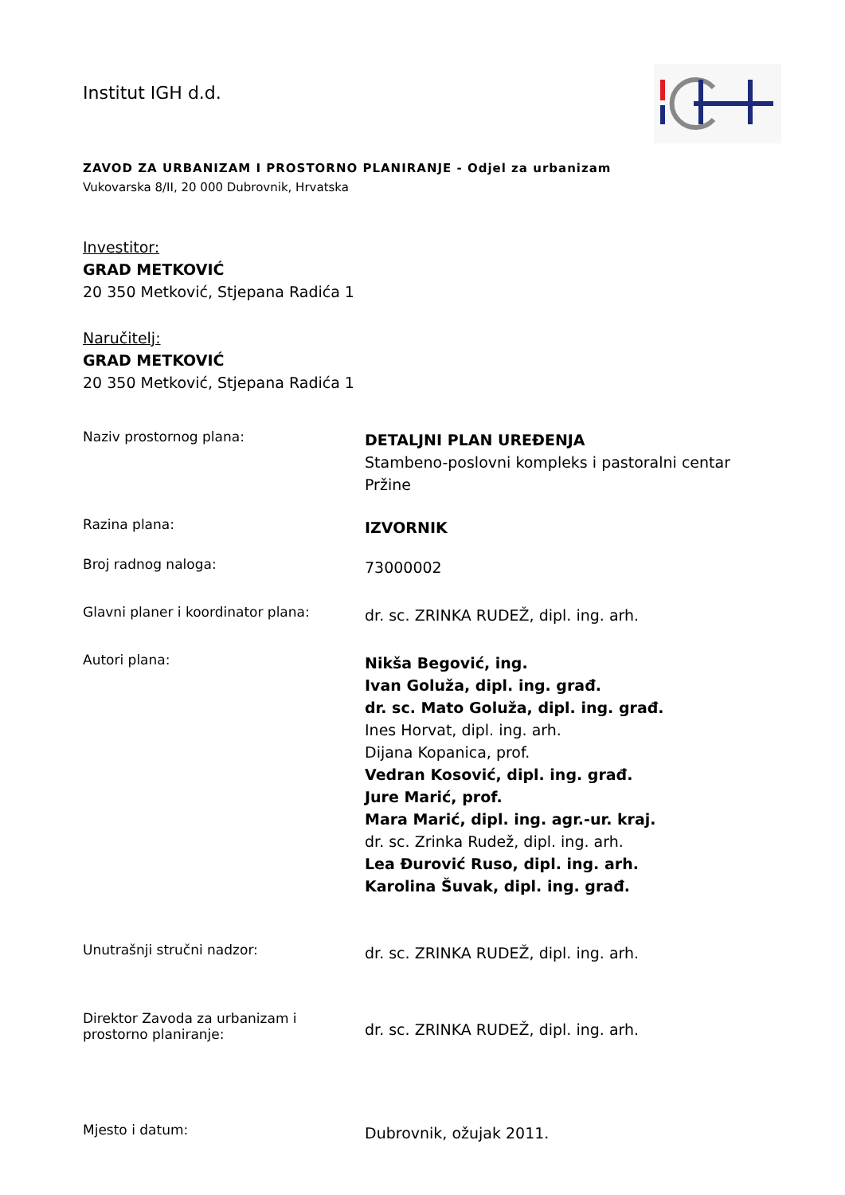Institut IGH d.d.
ZAVOD ZA URBANIZAM I PROSTORNO PLANIRANJE - Odjel za urbanizam
Vukovarska 8/II, 20 000 Dubrovnik, Hrvatska
Investitor:
GRAD METKOVIĆ
20 350 Metković, Stjepana Radića 1
Naručitelj:
GRAD METKOVIĆ
20 350 Metković, Stjepana Radića 1
| Naziv prostornog plana: | DETALJNI PLAN UREĐENJA Stambeno-poslovni kompleks i pastoralni centar Pržine |
| Razina plana: | IZVORNIK |
| Broj radnog naloga: | 73000002 |
| Glavni planer i koordinator plana: | dr. sc. ZRINKA RUDEŽ, dipl. ing. arh. |
| Autori plana: | Nikša Begović, ing. Ivan Goluža, dipl. ing. građ. dr. sc. Mato Goluža, dipl. ing. građ. Ines Horvat, dipl. ing. arh. Dijana Kopanica, prof. Vedran Kosović, dipl. ing. građ. Jure Marić, prof. Mara Marić, dipl. ing. agr.-ur. kraj. dr. sc. Zrinka Rudež, dipl. ing. arh. Lea Đurović Ruso, dipl. ing. arh. Karolina Šuvak, dipl. ing. građ. |
| Unutrašnji stručni nadzor: | dr. sc. ZRINKA RUDEŽ, dipl. ing. arh. |
| Direktor Zavoda za urbanizam i prostorno planiranje: | dr. sc. ZRINKA RUDEŽ, dipl. ing. arh. |
| Mjesto i datum: | Dubrovnik, ožujak 2011. |